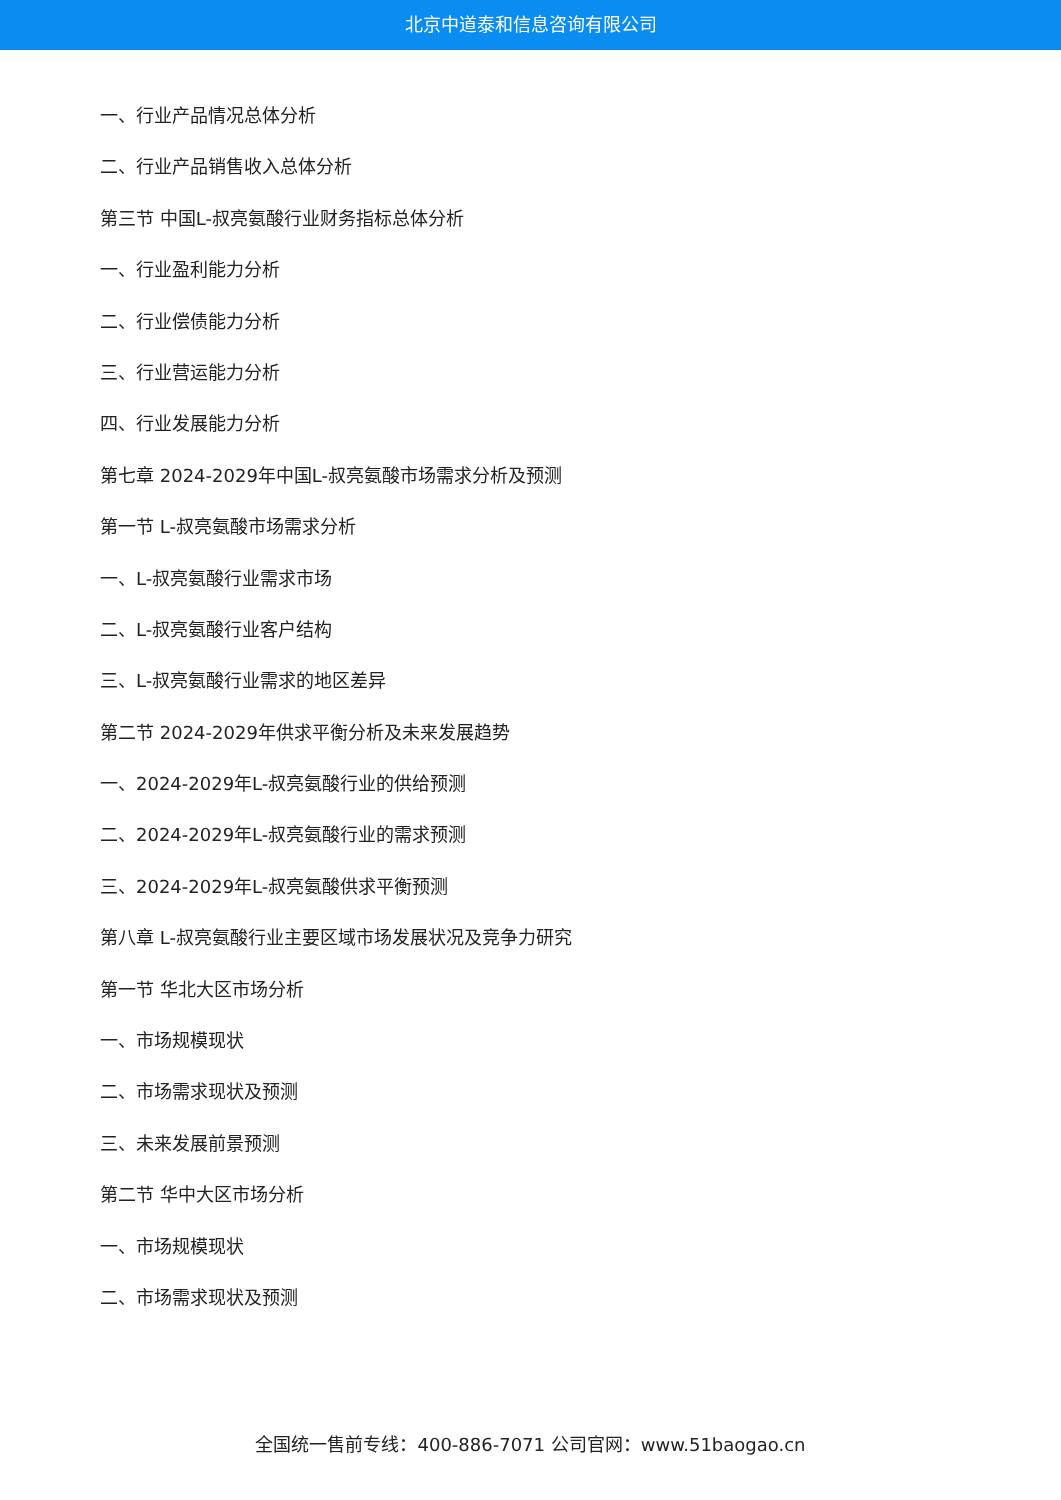北京中道泰和信息咨询有限公司
一、行业产品情况总体分析
二、行业产品销售收入总体分析
第三节 中国L-叔亮氨酸行业财务指标总体分析
一、行业盈利能力分析
二、行业偿债能力分析
三、行业营运能力分析
四、行业发展能力分析
第七章 2024-2029年中国L-叔亮氨酸市场需求分析及预测
第一节 L-叔亮氨酸市场需求分析
一、L-叔亮氨酸行业需求市场
二、L-叔亮氨酸行业客户结构
三、L-叔亮氨酸行业需求的地区差异
第二节 2024-2029年供求平衡分析及未来发展趋势
一、2024-2029年L-叔亮氨酸行业的供给预测
二、2024-2029年L-叔亮氨酸行业的需求预测
三、2024-2029年L-叔亮氨酸供求平衡预测
第八章 L-叔亮氨酸行业主要区域市场发展状况及竞争力研究
第一节 华北大区市场分析
一、市场规模现状
二、市场需求现状及预测
三、未来发展前景预测
第二节 华中大区市场分析
一、市场规模现状
二、市场需求现状及预测
全国统一售前专线：400-886-7071 公司官网：www.51baogao.cn